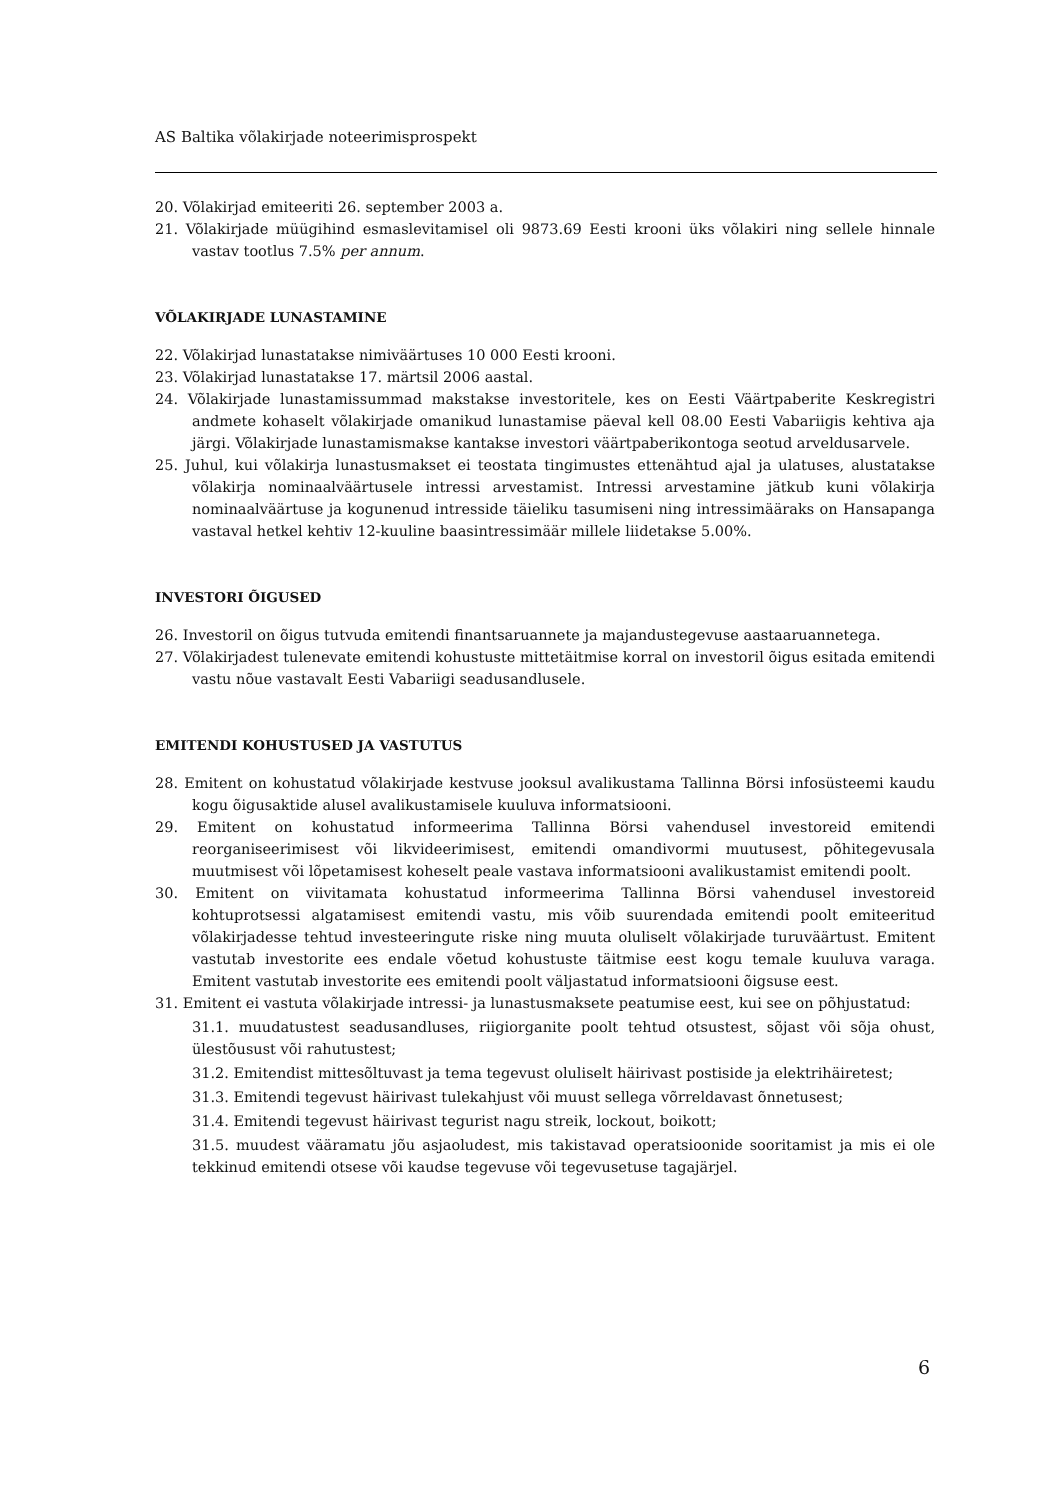AS Baltika võlakirjade noteerimisprospekt
20. Võlakirjad emiteeriti 26. september 2003 a.
21. Võlakirjade müügihind esmaslevitamisel oli 9873.69 Eesti krooni üks võlakiri ning sellele hinnale vastav tootlus 7.5% per annum.
VÕLAKIRJADE LUNASTAMINE
22. Võlakirjad lunastatakse nimiväärtuses 10 000 Eesti krooni.
23. Võlakirjad lunastatakse 17. märtsil 2006 aastal.
24. Võlakirjade lunastamissummad makstakse investoritele, kes on Eesti Väärtpaberite Keskregistri andmete kohaselt võlakirjade omanikud lunastamise päeval kell 08.00 Eesti Vabariigis kehtiva aja järgi. Võlakirjade lunastamismakse kantakse investori väärtpaberikontoga seotud arveldusarvele.
25. Juhul, kui võlakirja lunastusmakset ei teostata tingimustes ettenähtud ajal ja ulatuses, alustatakse võlakirja nominaalväärtusele intressi arvestamist. Intressi arvestamine jätkub kuni võlakirja nominaalväärtuse ja kogunenud intresside täieliku tasumiseni ning intressimääraks on Hansapanga vastaval hetkel kehtiv 12-kuuline baasintressimäär millele liidetakse 5.00%.
INVESTORI ÕIGUSED
26. Investoril on õigus tutvuda emitendi finantsaruannete ja majandustegevuse aastaaruannetega.
27. Võlakirjadest tulenevate emitendi kohustuste mittetäitmise korral on investoril õigus esitada emitendi vastu nõue vastavalt Eesti Vabariigi seadusandlusele.
EMITENDI KOHUSTUSED JA VASTUTUS
28. Emitent on kohustatud võlakirjade kestvuse jooksul avalikustama Tallinna Börsi infosüsteemi kaudu kogu õigusaktide alusel avalikustamisele kuuluva informatsiooni.
29. Emitent on kohustatud informeerima Tallinna Börsi vahendusel investoreid emitendi reorganiseerimisest või likvideerimisest, emitendi omandivormi muutusest, põhitegevusala muutmisest või lõpetamisest koheselt peale vastava informatsiooni avalikustamist emitendi poolt.
30. Emitent on viivitamata kohustatud informeerima Tallinna Börsi vahendusel investoreid kohtuprotsessi algatamisest emitendi vastu, mis võib suurendada emitendi poolt emiteeritud võlakirjadesse tehtud investeeringute riske ning muuta oluliselt võlakirjade turuväärtust. Emitent vastutab investorite ees endale võetud kohustuste täitmise eest kogu temale kuuluva varaga. Emitent vastutab investorite ees emitendi poolt väljastatud informatsiooni õigsuse eest.
31. Emitent ei vastuta võlakirjade intressi- ja lunastusmaksete peatumise eest, kui see on põhjustatud:
31.1. muudatustest seadusandluses, riigiorganite poolt tehtud otsustest, sõjast või sõja ohust, ülestõusust või rahutustest;
31.2. Emitendist mittesõltuvast ja tema tegevust oluliselt häirivast postiside ja elektrihäiretest;
31.3. Emitendi tegevust häirivast tulekahjust või muust sellega võrreldavast õnnetusest;
31.4. Emitendi tegevust häirivast tegurist nagu streik, lockout, boikott;
31.5. muudest vääramatu jõu asjaoludest, mis takistavad operatsioonide sooritamist ja mis ei ole tekkinud emitendi otsese või kaudse tegevuse või tegevusetuse tagajärjel.
6